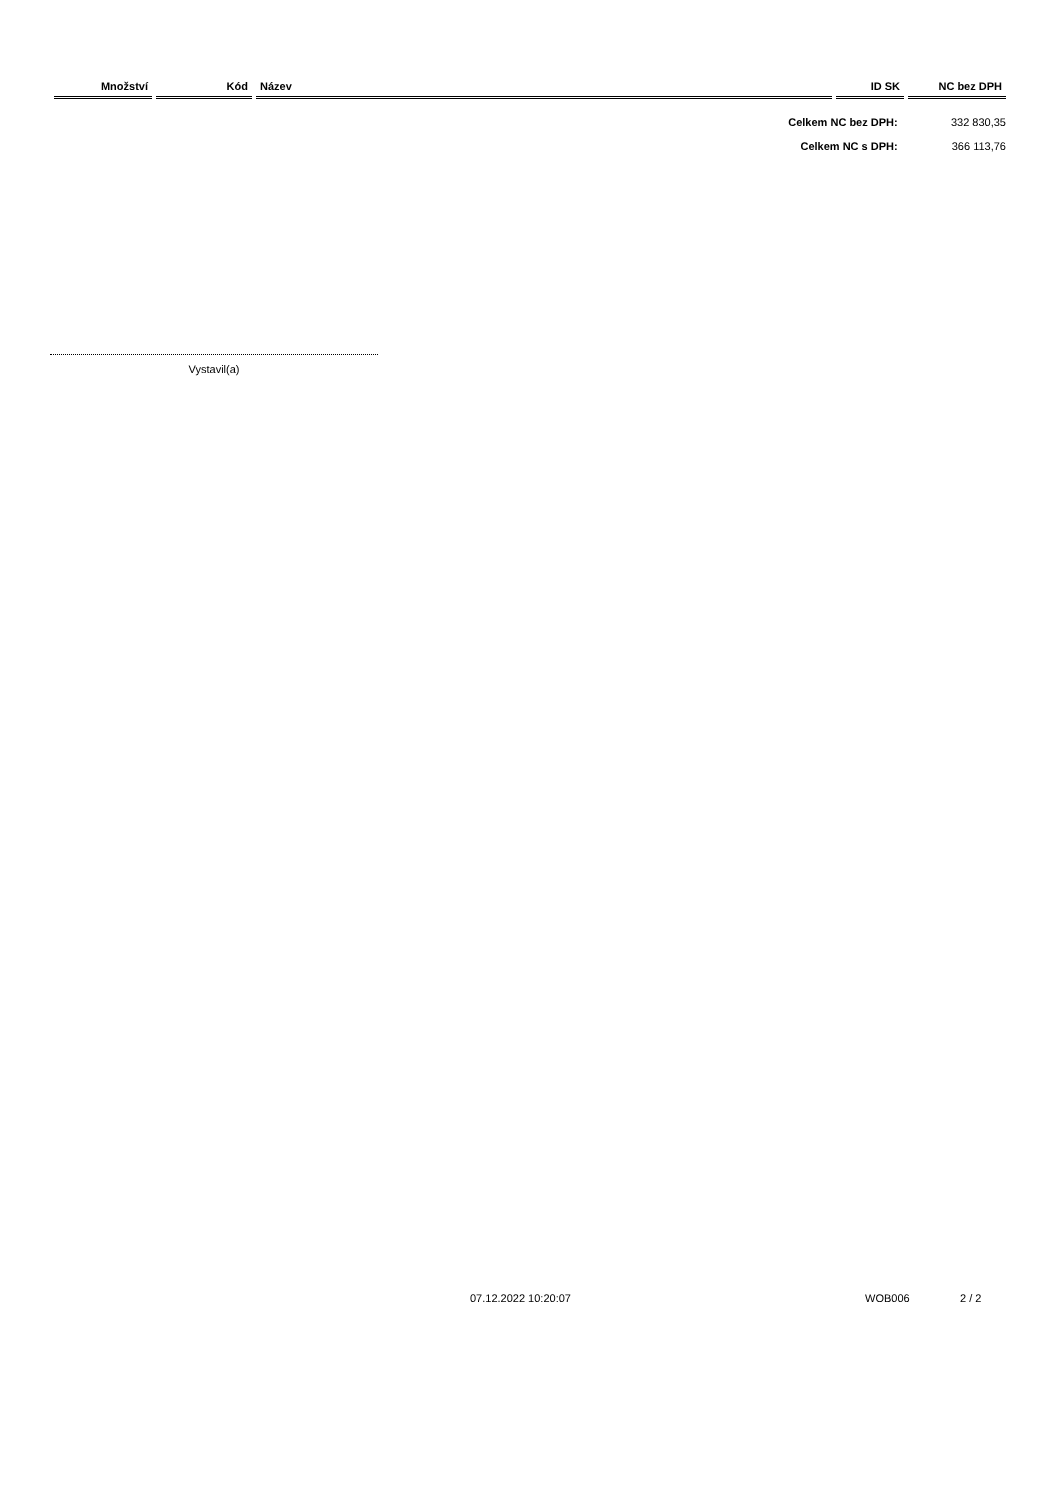| Množství | Kód | Název | ID SK | NC bez DPH |
| --- | --- | --- | --- | --- |
| Celkem NC bez DPH: | 332 830,35 |
| Celkem NC s DPH: | 366 113,76 |
Vystavil(a)
07.12.2022 10:20:07 WOB006 2 / 2